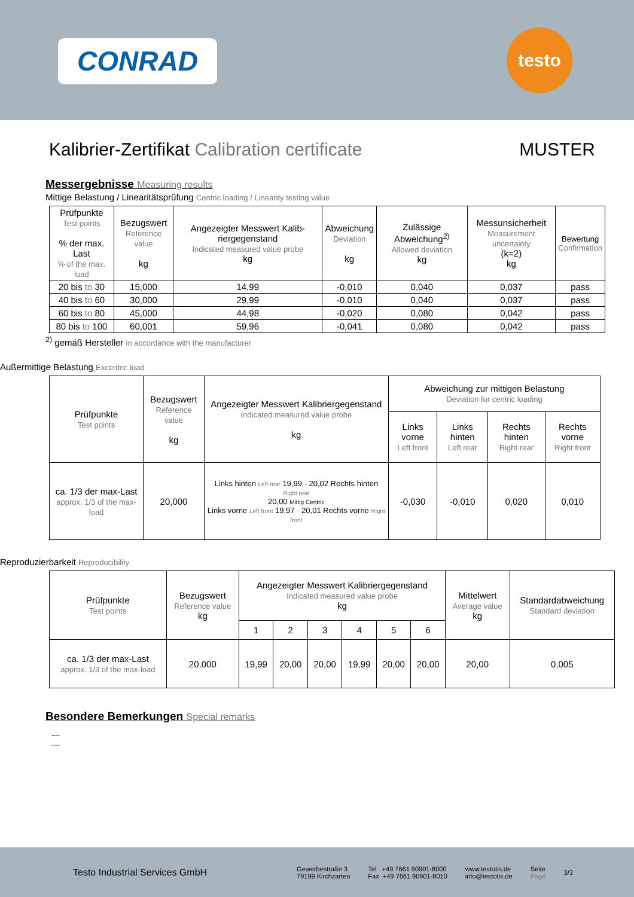CONRAD
testo
Kalibrier-Zertifikat Calibration certificate
MUSTER
Messergebnisse Measuring results
Mittige Belastung / Linearitätsprüfung Centric loading / Linearity testing value
| Prüfpunkte Test points % der max. Last % of the max. load | Bezugswert Reference value kg | Angezeigter Messwert Kalib-riergegenstand Indicated measured value probe kg | Abweichung Deviation kg | Zulässige Abweichung<sup>2)</sup> Allowed deviation kg | Messunsicherheit Measurement uncertainty (k=2) kg | Bewertung Confirmation |
| --- | --- | --- | --- | --- | --- | --- |
| 20 bis to 30 | 15,000 | 14,99 | -0,010 | 0,040 | 0,037 | pass |
| 40 bis to 60 | 30,000 | 29,99 | -0,010 | 0,040 | 0,037 | pass |
| 60 bis to 80 | 45,000 | 44,98 | -0,020 | 0,080 | 0,042 | pass |
| 80 bis to 100 | 60,001 | 59,96 | -0,041 | 0,080 | 0,042 | pass |
<sup>2)</sup> gemäß Hersteller in accordance with the manufacturer
Außermittige Belastung Excentric load
| Prüfpunkte Test points | Bezugswert Reference value kg | Angezeigter Messwert Kalibriergegenstand Indicated measured value probe kg | Abweichung zur mittigen Belastung Deviation for centric loading | | | |
| --- | --- | --- | --- | --- | --- | --- |
| | | | Links vorne Left front | Links hinten Left rear | Rechts hinten Right rear | Rechts vorne Right front |
| ca. 1/3 der max-Last approx. 1/3 of the max-load | 20,000 | Links hinten Left rear 19,99 · 20,02 Rechts hinten Right rear 20,00 Mittig Centric Links vorne Left front 19,97 · 20,01 Rechts vorne Right front | -0,030 | -0,010 | 0,020 | 0,010 |
Reproduzierbarkeit Reproducibility
| Prüfpunkte Test points | Bezugswert Reference value kg | Angezeigter Messwert Kalibriergegenstand Indicated measured value probe kg | | | | | | Mittelwert Average value kg | Standardabweichung Standard deviation |
| --- | --- | --- | --- | --- | --- | --- | --- | --- | --- |
| | | 1 | 2 | 3 | 4 | 5 | 6 | | |
| ca. 1/3 der max-Last approx. 1/3 of the max-load | 20,000 | 19,99 | 20,00 | 20,00 | 19,99 | 20,00 | 20,00 | 20,00 | 0,005 |
Besondere Bemerkungen Special remarks
---
---
Testo Industrial Services GmbH
Gewerbestraße 3
79199 Kirchzarten
Tel +49 7661 90901-8000
Fax +49 7661 90901-8010
www.testotis.de
info@testotis.de
Seite
Page
3/3